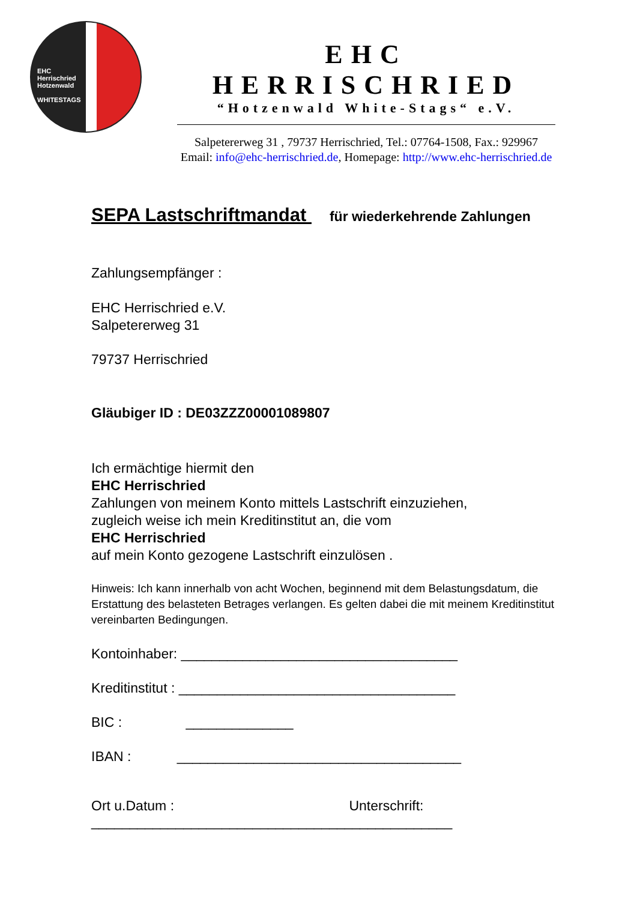EHC
Herrischried
Hotzenwald
WHITESTAGS
EHC HERRISCHRIED
“Hotzenwald White-Stags“ e.V.
Salpetererweg 31 , 79737 Herrischried, Tel.: 07764-1508, Fax.: 929967
Email: info@ehc-herrischried.de, Homepage: http://www.ehc-herrischried.de
SEPA Lastschriftmandat für wiederkehrende Zahlungen
Zahlungsempfänger :
EHC Herrischried e.V.
Salpetererweg 31
79737 Herrischried
Gläubiger ID : DE03ZZZ00001089807
Ich ermächtige hiermit den
EHC Herrischried
Zahlungen von meinem Konto mittels Lastschrift einzuziehen,
zugleich weise ich mein Kreditinstitut an, die vom
EHC Herrischried
auf mein Konto gezogene Lastschrift einzulösen .
Hinweis: Ich kann innerhalb von acht Wochen, beginnend mit dem Belastungsdatum, die Erstattung des belasteten Betrages verlangen. Es gelten dabei die mit meinem Kreditinstitut vereinbarten Bedingungen.
Kontoinhaber: ____________________________________
Kreditinstitut : ____________________________________
BIC : ______________
IBAN : _____________________________________
Ort u.Datum : Unterschrift:
_______________________________________________